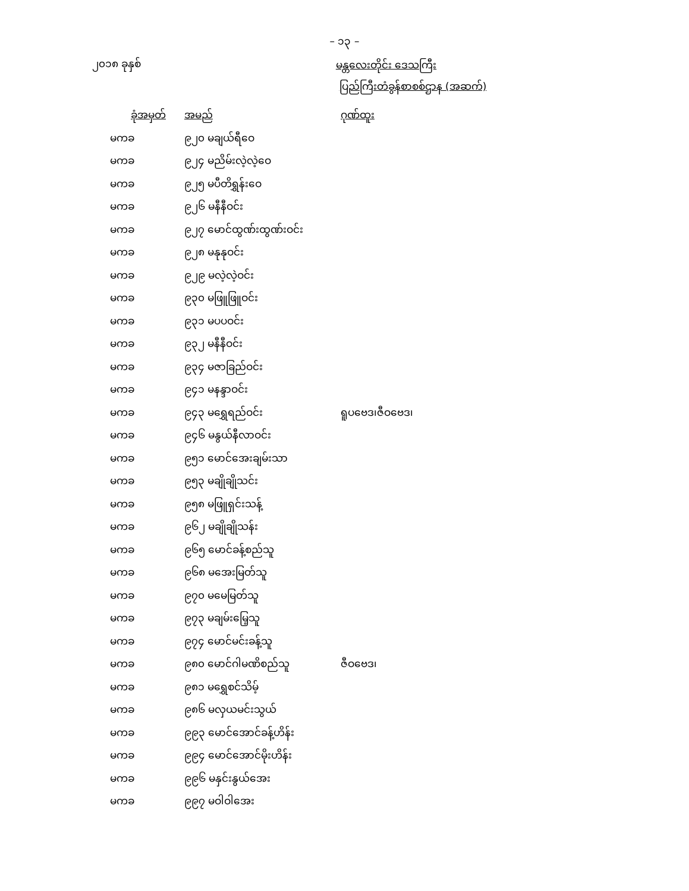– ၁၃ –
၂၀၁၈ ခုနှစ်
မန္တလေးတိုင်း ဒေသကြီး
ပြည်ကြီးတံခွန်စာစစ်ဌာန (အဆက်)
| ခုံအမှတ် | အမည် | ဂုဏ်ထူး |
| --- | --- | --- |
| မကခ | ၉၂၀ မချယ်ရီဝေ | |
| မကခ | ၉၂၄ မညိမ်းလဲ့လဲ့ဝေ | |
| မကခ | ၉၂၅ မပီတိရွှန်းဝေ | |
| မကခ | ၉၂၆ မနီနီဝင်း | |
| မကခ | ၉၂၇ မောင်ထွဏ်းထွဏ်းဝင်း | |
| မကခ | ၉၂၈ မနုနုဝင်း | |
| မကခ | ၉၂၉ မလဲ့လဲ့ဝင်း | |
| မကခ | ၉၃၀ မဖြူဖြူဝင်း | |
| မကခ | ၉၃၁ မပပဝင်း | |
| မကခ | ၉၃၂ မနီနီဝင်း | |
| မကခ | ၉၃၄ မဇာခြည်ဝင်း | |
| မကခ | ၉၄၁ မနန္ဒာဝင်း | |
| မကခ | ၉၄၃ မရွှေရည်ဝင်း | ရူပဗေဒ၊ဇီဝဗေဒ၊ |
| မကခ | ၉၄၆ မနွယ်နီလာဝင်း | |
| မကခ | ၉၅၁ မောင်အေးချမ်းသာ | |
| မကခ | ၉၅၃ မချိုချိုသင်း | |
| မကခ | ၉၅၈ မဖြူရှင်းသန့် | |
| မကခ | ၉၆၂ မချိုချိုသန်း | |
| မကခ | ၉၆၅ မောင်ခန့်စည်သူ | |
| မကခ | ၉၆၈ မအေးမြတ်သူ | |
| မကခ | ၉၇၀ မမေမြတ်သူ | |
| မကခ | ၉၇၃ မချမ်းမြေ့သူ | |
| မကခ | ၉၇၄ မောင်မင်းခန့်သူ | |
| မကခ | ၉၈၀ မောင်ဂါမဏိစည်သူ | ဇီဝဗေဒ၊ |
| မကခ | ၉၈၁ မရွှေစင်သိမ့် | |
| မကခ | ၉၈၆ မလှယမင်းသွယ် | |
| မကခ | ၉၉၃ မောင်အောင်ခန့်ဟိန်း | |
| မကခ | ၉၉၄ မောင်အောင်မိုးဟိန်း | |
| မကခ | ၉၉၆ မနှင်းနွယ်အေး | |
| မကခ | ၉၉၇ မဝါဝါအေး | |